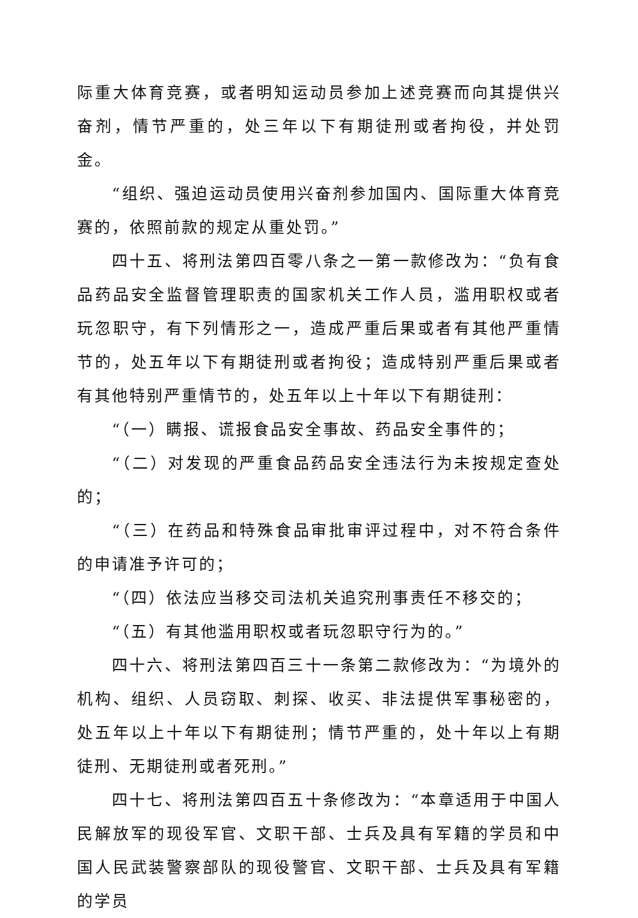际重大体育竞赛，或者明知运动员参加上述竞赛而向其提供兴奋剂，情节严重的，处三年以下有期徒刑或者拘役，并处罚金。
“组织、强迫运动员使用兴奋剂参加国内、国际重大体育竞赛的，依照前款的规定从重处罚。”
四十五、将刑法第四百零八条之一第一款修改为：“负有食品药品安全监督管理职责的国家机关工作人员，滥用职权或者玩忽职守，有下列情形之一，造成严重后果或者有其他严重情节的，处五年以下有期徒刑或者拘役；造成特别严重后果或者有其他特别严重情节的，处五年以上十年以下有期徒刑：
“（一）瞒报、谎报食品安全事故、药品安全事件的；
“（二）对发现的严重食品药品安全违法行为未按规定查处的；
“（三）在药品和特殊食品审批审评过程中，对不符合条件的申请准予许可的；
“（四）依法应当移交司法机关追究刑事责任不移交的；
“（五）有其他滥用职权或者玩忽职守行为的。”
四十六、将刑法第四百三十一条第二款修改为：“为境外的机构、组织、人员窃取、刺探、收买、非法提供军事秘密的，处五年以上十年以下有期徒刑；情节严重的，处十年以上有期徒刑、无期徒刑或者死刑。”
四十七、将刑法第四百五十条修改为：“本章适用于中国人民解放军的现役军官、文职干部、士兵及具有军籍的学员和中国人民武装警察部队的现役警官、文职干部、士兵及具有军籍的学员